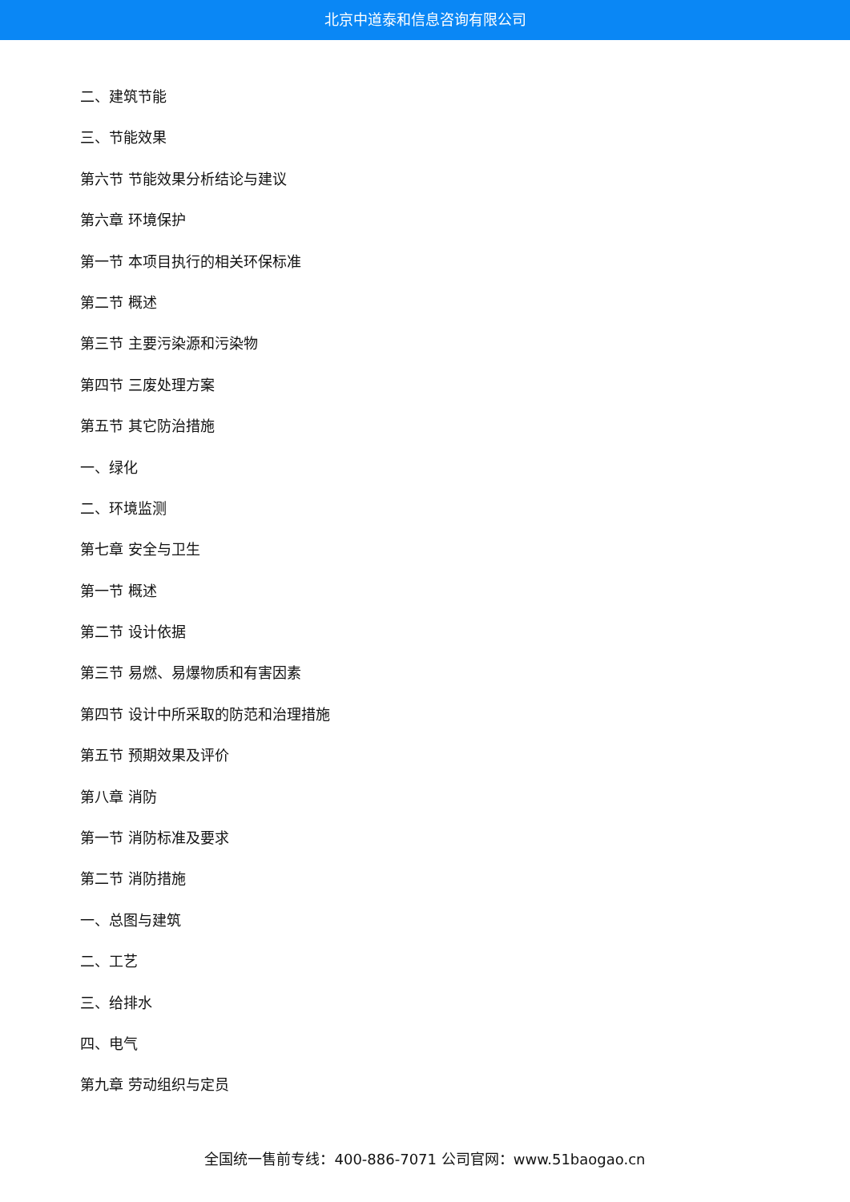北京中道泰和信息咨询有限公司
二、建筑节能
三、节能效果
第六节 节能效果分析结论与建议
第六章 环境保护
第一节 本项目执行的相关环保标准
第二节 概述
第三节 主要污染源和污染物
第四节 三废处理方案
第五节 其它防治措施
一、绿化
二、环境监测
第七章 安全与卫生
第一节 概述
第二节 设计依据
第三节 易燃、易爆物质和有害因素
第四节 设计中所采取的防范和治理措施
第五节 预期效果及评价
第八章 消防
第一节 消防标准及要求
第二节 消防措施
一、总图与建筑
二、工艺
三、给排水
四、电气
第九章 劳动组织与定员
全国统一售前专线：400-886-7071 公司官网：www.51baogao.cn